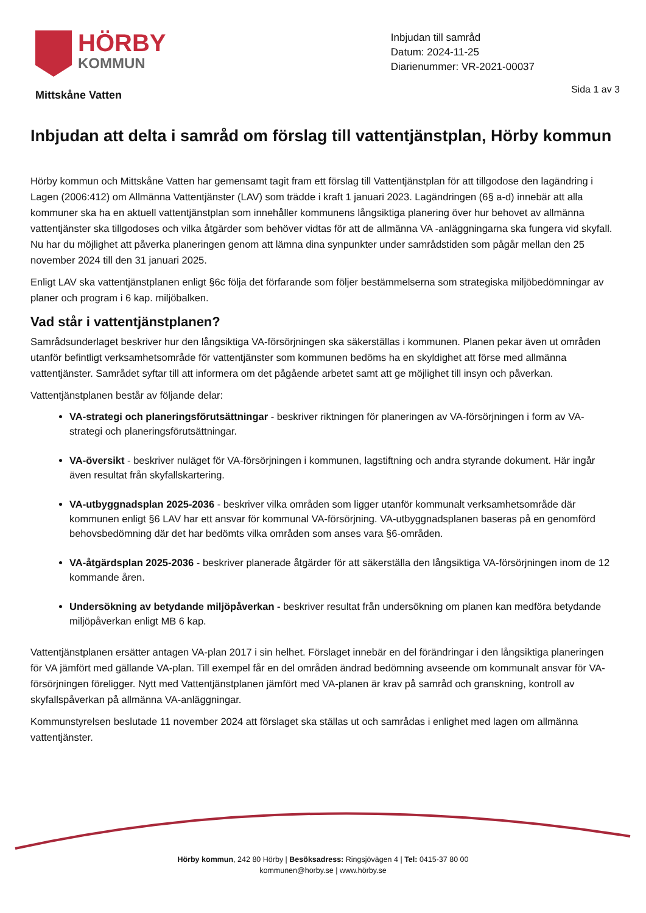HÖRBY
KOMMUN
Mittskåne Vatten
Inbjudan till samråd
Datum: 2024-11-25
Diarienummer: VR-2021-00037
Sida 1 av 3
Inbjudan att delta i samråd om förslag till vattentjänstplan, Hörby kommun
Hörby kommun och Mittskåne Vatten har gemensamt tagit fram ett förslag till Vattentjänstplan för att tillgodose den lagändring i Lagen (2006:412) om Allmänna Vattentjänster (LAV) som trädde i kraft 1 januari 2023. Lagändringen (6§ a-d) innebär att alla kommuner ska ha en aktuell vattentjänstplan som innehåller kommunens långsiktiga planering över hur behovet av allmänna vattentjänster ska tillgodoses och vilka åtgärder som behöver vidtas för att de allmänna VA -anläggningarna ska fungera vid skyfall. Nu har du möjlighet att påverka planeringen genom att lämna dina synpunkter under samrådstiden som pågår mellan den 25 november 2024 till den 31 januari 2025.
Enligt LAV ska vattentjänstplanen enligt §6c följa det förfarande som följer bestämmelserna som strategiska miljöbedömningar av planer och program i 6 kap. miljöbalken.
Vad står i vattentjänstplanen?
Samrådsunderlaget beskriver hur den långsiktiga VA-försörjningen ska säkerställas i kommunen. Planen pekar även ut områden utanför befintligt verksamhetsområde för vattentjänster som kommunen bedöms ha en skyldighet att förse med allmänna vattentjänster. Samrådet syftar till att informera om det pågående arbetet samt att ge möjlighet till insyn och påverkan.
Vattentjänstplanen består av följande delar:
VA-strategi och planeringsförutsättningar - beskriver riktningen för planeringen av VA-försörjningen i form av VA-strategi och planeringsförutsättningar.
VA-översikt - beskriver nuläget för VA-försörjningen i kommunen, lagstiftning och andra styrande dokument. Här ingår även resultat från skyfallskartering.
VA-utbyggnadsplan 2025-2036 - beskriver vilka områden som ligger utanför kommunalt verksamhetsområde där kommunen enligt §6 LAV har ett ansvar för kommunal VA-försörjning. VA-utbyggnadsplanen baseras på en genomförd behovsbedömning där det har bedömts vilka områden som anses vara §6-områden.
VA-åtgärdsplan 2025-2036 - beskriver planerade åtgärder för att säkerställa den långsiktiga VA-försörjningen inom de 12 kommande åren.
Undersökning av betydande miljöpåverkan - beskriver resultat från undersökning om planen kan medföra betydande miljöpåverkan enligt MB 6 kap.
Vattentjänstplanen ersätter antagen VA-plan 2017 i sin helhet. Förslaget innebär en del förändringar i den långsiktiga planeringen för VA jämfört med gällande VA-plan. Till exempel får en del områden ändrad bedömning avseende om kommunalt ansvar för VA-försörjningen föreligger. Nytt med Vattentjänstplanen jämfört med VA-planen är krav på samråd och granskning, kontroll av skyfallspåverkan på allmänna VA-anläggningar.
Kommunstyrelsen beslutade 11 november 2024 att förslaget ska ställas ut och samrådas i enlighet med lagen om allmänna vattentjänster.
Hörby kommun, 242 80 Hörby | Besöksadress: Ringsjövägen 4 | Tel: 0415-37 80 00
kommunen@horby.se | www.hörby.se